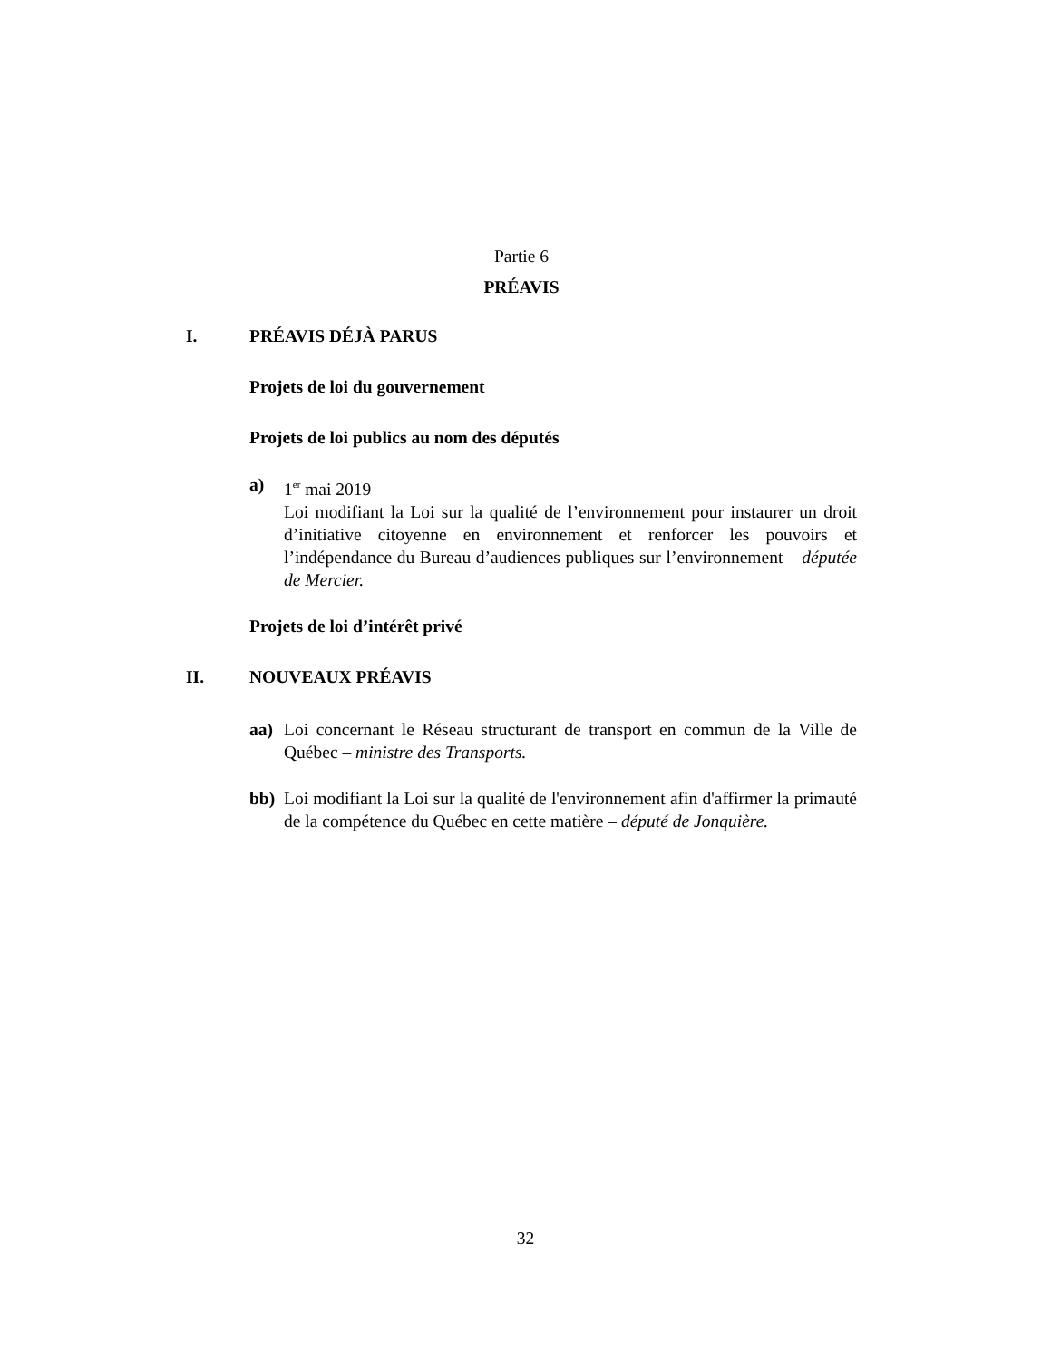Partie 6
PRÉAVIS
I. PRÉAVIS DÉJÀ PARUS
Projets de loi du gouvernement
Projets de loi publics au nom des députés
a) 1<sup>er</sup> mai 2019
Loi modifiant la Loi sur la qualité de l’environnement pour instaurer un droit d’initiative citoyenne en environnement et renforcer les pouvoirs et l’indépendance du Bureau d’audiences publiques sur l’environnement – députée de Mercier.
Projets de loi d’intérêt privé
II. NOUVEAUX PRÉAVIS
aa) Loi concernant le Réseau structurant de transport en commun de la Ville de Québec – ministre des Transports.
bb) Loi modifiant la Loi sur la qualité de l'environnement afin d'affirmer la primauté de la compétence du Québec en cette matière – député de Jonquière.
32